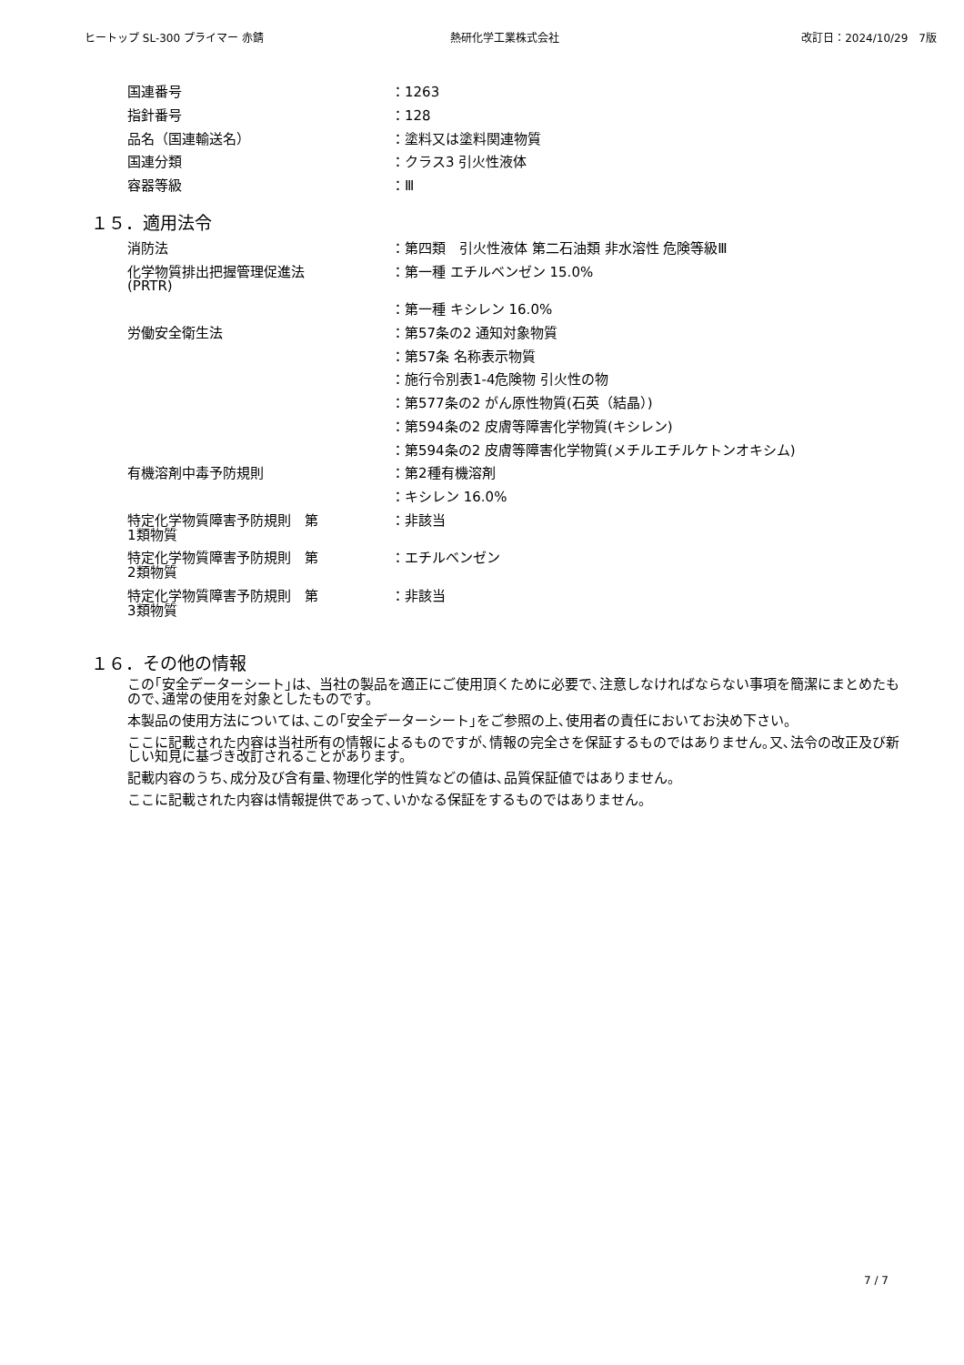ヒートップ SL-300 プライマー 赤錆 熱研化学工業株式会社 改訂日：2024/10/29　7版
| 国連番号 | ：1263 |
| 指針番号 | ：128 |
| 品名（国連輸送名） | ：塗料又は塗料関連物質 |
| 国連分類 | ：クラス3 引火性液体 |
| 容器等級 | ：Ⅲ |
１５．適用法令
| 消防法 | ：第四類 引火性液体 第二石油類 非水溶性 危険等級Ⅲ |
| 化学物質排出把握管理促進法 (PRTR) | ：第一種 エチルベンゼン 15.0% |
| | ：第一種 キシレン 16.0% |
| 労働安全衛生法 | ：第57条の2 通知対象物質 |
| | ：第57条 名称表示物質 |
| | ：施行令別表1-4危険物 引火性の物 |
| | ：第577条の2 がん原性物質(石英（結晶）) |
| | ：第594条の2 皮膚等障害化学物質(キシレン) |
| | ：第594条の2 皮膚等障害化学物質(メチルエチルケトンオキシム) |
| 有機溶剤中毒予防規則 | ：第2種有機溶剤 |
| | ：キシレン 16.0% |
| 特定化学物質障害予防規則 第 1類物質 | ：非該当 |
| 特定化学物質障害予防規則 第 2類物質 | ：エチルベンゼン |
| 特定化学物質障害予防規則 第 3類物質 | ：非該当 |
１６．その他の情報
この｢安全データーシート｣は、当社の製品を適正にご使用頂くために必要で､注意しなければならない事項を簡潔にまとめたもので､通常の使用を対象としたものです。
本製品の使用方法については､この｢安全データーシート｣をご参照の上､使用者の責任においてお決め下さい。
ここに記載された内容は当社所有の情報によるものですが､情報の完全さを保証するものではありません｡又､法令の改正及び新しい知見に基づき改訂されることがあります。
記載内容のうち､成分及び含有量､物理化学的性質などの値は､品質保証値ではありません。
ここに記載された内容は情報提供であって､いかなる保証をするものではありません。
7 / 7